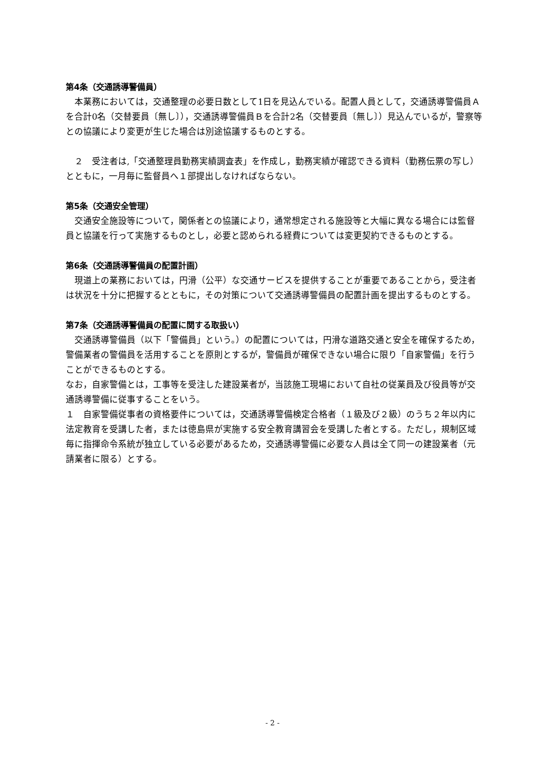第4条（交通誘導警備員）
　本業務においては，交通整理の必要日数として1日を見込んでいる。配置人員として，交通誘導警備員Ａを合計0名（交替要員〔無し〕），交通誘導警備員Ｂを合計2名（交替要員〔無し〕）見込んでいるが，警察等との協議により変更が生じた場合は別途協議するものとする。
　２　受注者は,「交通整理員勤務実績調査表」を作成し，勤務実績が確認できる資料（勤務伝票の写し）とともに，一月毎に監督員へ１部提出しなければならない。
第5条（交通安全管理）
　交通安全施設等について，関係者との協議により，通常想定される施設等と大幅に異なる場合には監督員と協議を行って実施するものとし，必要と認められる経費については変更契約できるものとする。
第6条（交通誘導警備員の配置計画）
　現道上の業務においては，円滑（公平）な交通サービスを提供することが重要であることから，受注者は状況を十分に把握するとともに，その対策について交通誘導警備員の配置計画を提出するものとする。
第7条（交通誘導警備員の配置に関する取扱い）
　交通誘導警備員（以下「警備員」という。）の配置については，円滑な道路交通と安全を確保するため，警備業者の警備員を活用することを原則とするが，警備員が確保できない場合に限り「自家警備」を行うことができるものとする。
なお，自家警備とは，工事等を受注した建設業者が，当該施工現場において自社の従業員及び役員等が交通誘導警備に従事することをいう。
１　自家警備従事者の資格要件については，交通誘導警備検定合格者（１級及び２級）のうち２年以内に法定教育を受講した者，または徳島県が実施する安全教育講習会を受講した者とする。ただし，規制区域毎に指揮命令系統が独立している必要があるため，交通誘導警備に必要な人員は全て同一の建設業者（元請業者に限る）とする。
- 2 -